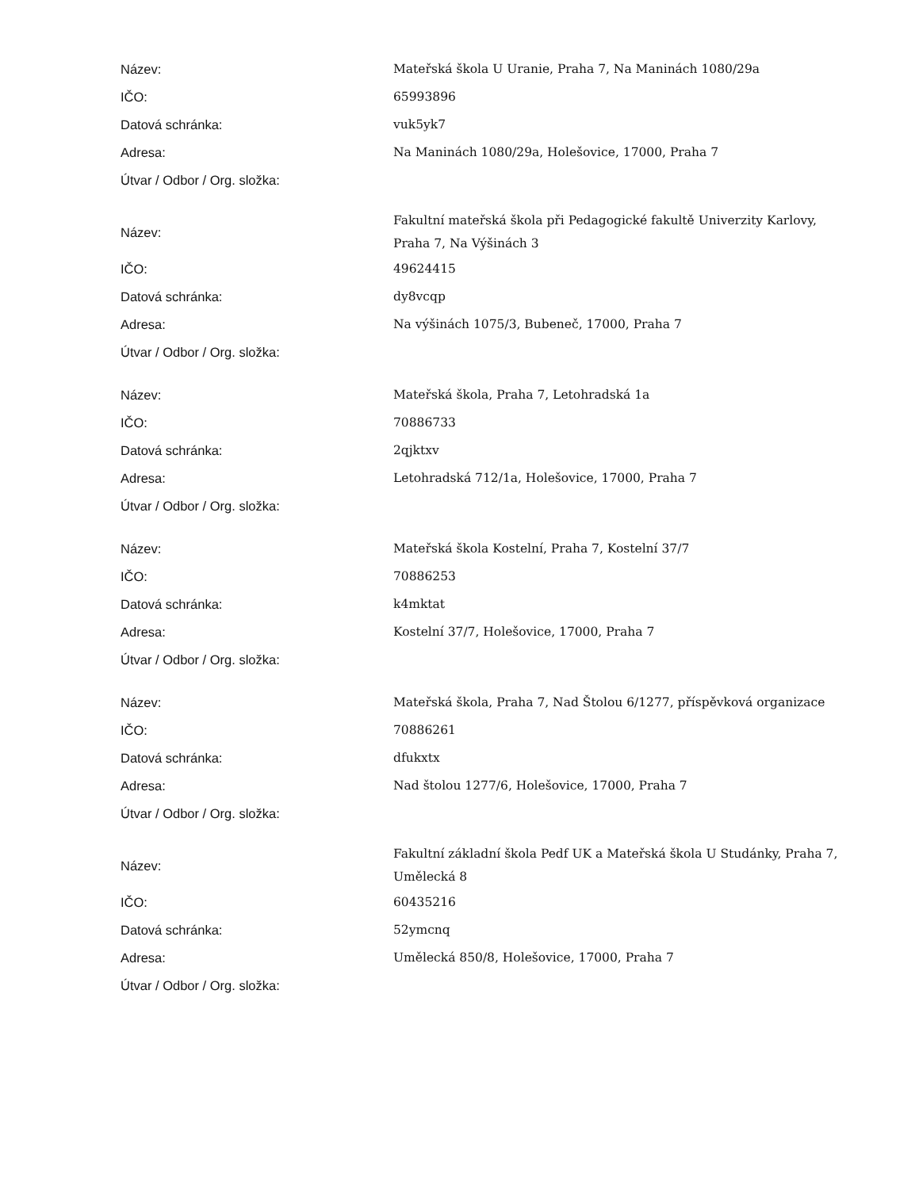| Název: | Mateřská škola U Uranie, Praha 7, Na Maninách 1080/29a |
| IČO: | 65993896 |
| Datová schránka: | vuk5yk7 |
| Adresa: | Na Maninách 1080/29a, Holešovice, 17000, Praha 7 |
| Útvar / Odbor / Org. složka: | |
| Název: | Fakultní mateřská škola při Pedagogické fakultě Univerzity Karlovy, Praha 7, Na Výšinách 3 |
| IČO: | 49624415 |
| Datová schránka: | dy8vcqp |
| Adresa: | Na výšinách 1075/3, Bubeneč, 17000, Praha 7 |
| Útvar / Odbor / Org. složka: | |
| Název: | Mateřská škola, Praha 7, Letohradská 1a |
| IČO: | 70886733 |
| Datová schránka: | 2qjktxv |
| Adresa: | Letohradská 712/1a, Holešovice, 17000, Praha 7 |
| Útvar / Odbor / Org. složka: | |
| Název: | Mateřská škola Kostelní, Praha 7, Kostelní 37/7 |
| IČO: | 70886253 |
| Datová schránka: | k4mktat |
| Adresa: | Kostelní 37/7, Holešovice, 17000, Praha 7 |
| Útvar / Odbor / Org. složka: | |
| Název: | Mateřská škola, Praha 7, Nad Štolou 6/1277, příspěvková organizace |
| IČO: | 70886261 |
| Datová schránka: | dfukxtx |
| Adresa: | Nad štolou 1277/6, Holešovice, 17000, Praha 7 |
| Útvar / Odbor / Org. složka: | |
| Název: | Fakultní základní škola Pedf UK a Mateřská škola U Studánky, Praha 7, Umělecká 8 |
| IČO: | 60435216 |
| Datová schránka: | 52ymcnq |
| Adresa: | Umělecká 850/8, Holešovice, 17000, Praha 7 |
| Útvar / Odbor / Org. složka: | |